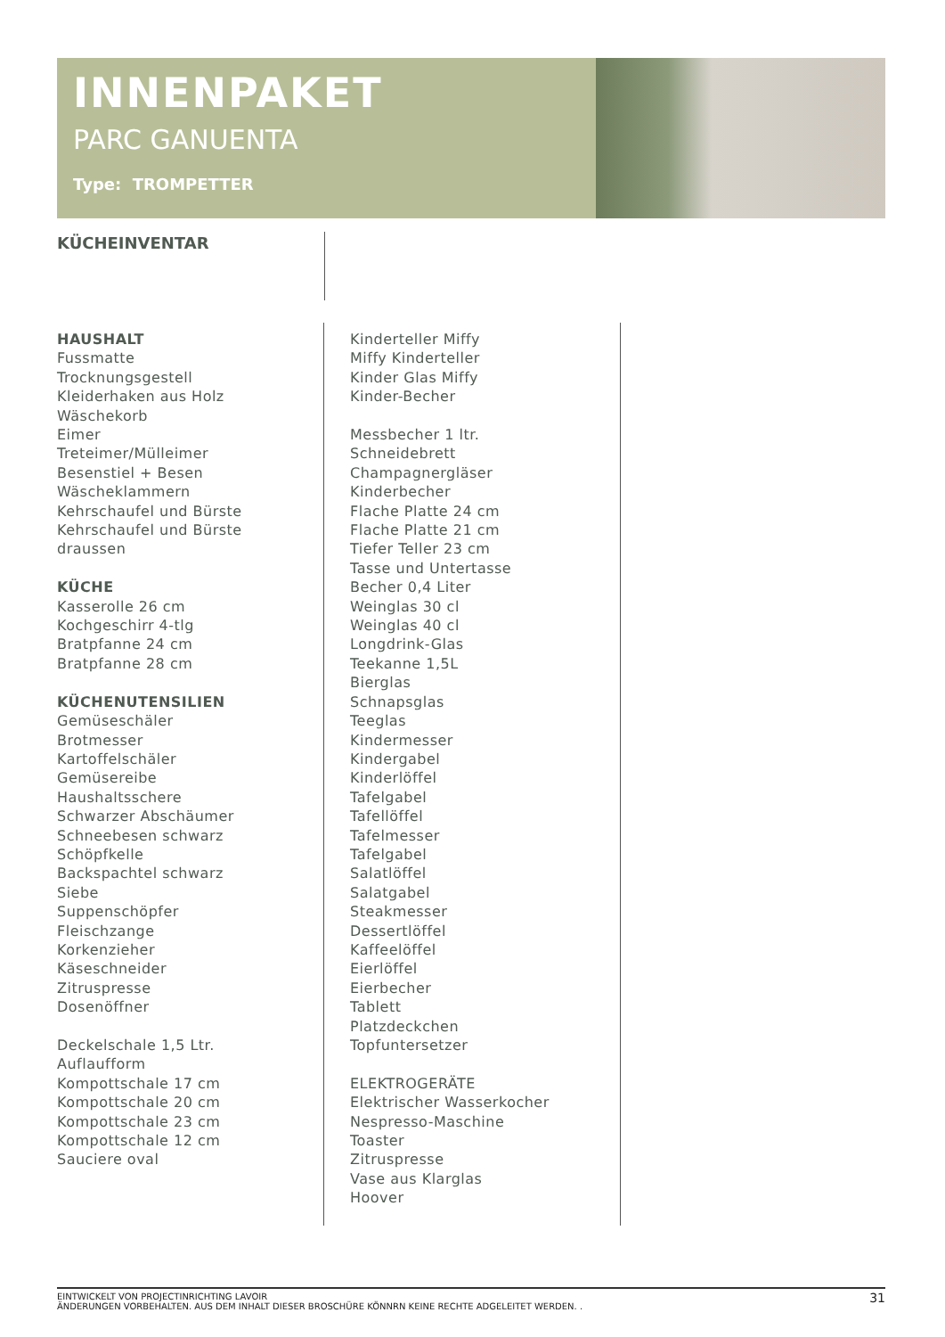INNENPAKET
PARC GANUENTA
Type: TROMPETTER
KÜCHEINVENTAR
HAUSHALT
Fussmatte
Trocknungsgestell
Kleiderhaken aus Holz
Wäschekorb
Eimer
Treteimer/Mülleimer
Besenstiel + Besen
Wäscheklammern
Kehrschaufel und Bürste
Kehrschaufel und Bürste
draussen
KÜCHE
Kasserolle 26 cm
Kochgeschirr 4-tlg
Bratpfanne 24 cm
Bratpfanne 28 cm
KÜCHENUTENSILIEN
Gemüseschäler
Brotmesser
Kartoffelschäler
Gemüsereibe
Haushaltsschere
Schwarzer Abschäumer
Schneebesen schwarz
Schöpfkelle
Backspachtel schwarz
Siebe
Suppenschöpfer
Fleischzange
Korkenzieher
Käseschneider
Zitruspresse
Dosenöffner
Deckelschale 1,5 Ltr.
Auflaufform
Kompottschale 17 cm
Kompottschale 20 cm
Kompottschale 23 cm
Kompottschale 12 cm
Sauciere oval
Kinderteller Miffy
Miffy Kinderteller
Kinder Glas Miffy
Kinder-Becher
Messbecher 1 ltr.
Schneidebrett
Champagnergläser
Kinderbecher
Flache Platte 24 cm
Flache Platte 21 cm
Tiefer Teller 23 cm
Tasse und Untertasse
Becher 0,4 Liter
Weinglas 30 cl
Weinglas 40 cl
Longdrink-Glas
Teekanne 1,5L
Bierglas
Schnapsglas
Teeglas
Kindermesser
Kindergabel
Kinderlöffel
Tafelgabel
Tafellöffel
Tafelmesser
Tafelgabel
Salatlöffel
Salatgabel
Steakmesser
Dessertlöffel
Kaffeelöffel
Eierlöffel
Eierbecher
Tablett
Platzdeckchen
Topfuntersetzer
ELEKTROGERÄTE
Elektrischer Wasserkocher
Nespresso-Maschine
Toaster
Zitruspresse
Vase aus Klarglas
Hoover
EINTWICKELT VON PROJECTINRICHTING LAVOIR
ÄNDERUNGEN VORBEHALTEN. AUS DEM INHALT DIESER BROSCHÜRE KÖNNRN KEINE RECHTE ADGELEITET WERDEN. .
31